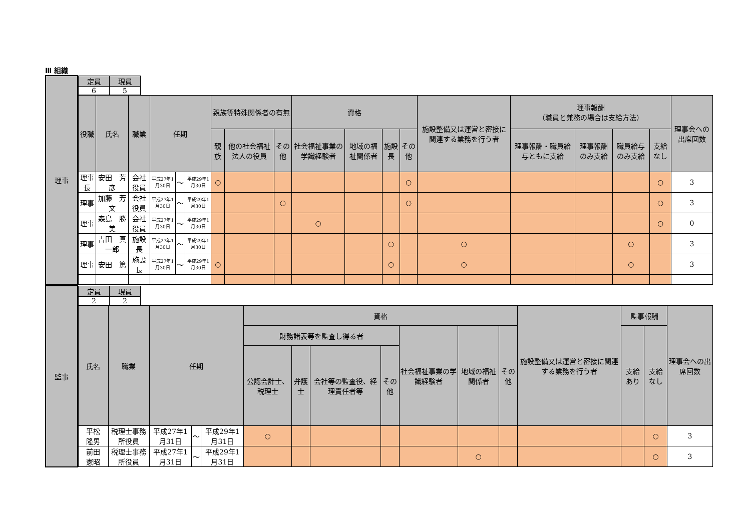Ⅲ 組織
| 理事 | / 定員 / 現員 / / --- / --- / / 6 / 5 / |
| | / 役職 / 氏名 / 職業 / 任期 / / / 親族等特殊関係者の有無 / / / 資格 / / / / 施設整備又は運営と密接に関連する業務を行う者 / 理事報酬 （職員と兼務の場合は支給方法） / / / / 理事会への出席回数 / / --- / --- / --- / --- / --- / --- / --- / --- / --- / --- / --- / --- / --- / --- / --- / --- / --- / --- / --- / / / / / / / / 親族 / 他の社会福祉法人の役員 / その他 / 社会福祉事業の学識経験者 / 地域の福祉関係者 / 施設長 / その他 / / 理事報酬・職員給与ともに支給 / 理事報酬のみ支給 / 職員給与のみ支給 / 支給なし / / / 理事長 / 安田 芳彦 / 会社役員 / 平成27年1月30日 / ～ / 平成29年1月30日 / ○ / / / / / / ○ / / / / / ○ / 3 / / 理事 / 加藤 芳文 / 会社役員 / 平成27年1月30日 / ～ / 平成29年1月30日 / / / ○ / / / / ○ / / / / / ○ / 3 / / 理事 / 森島 勝美 / 会社役員 / 平成27年1月30日 / ～ / 平成29年1月30日 / / / / ○ / / / / / / / / ○ / 0 / / 理事 / 吉田 真一郎 / 施設長 / 平成27年1月30日 / ～ / 平成29年1月30日 / / / / / / ○ / / ○ / / / ○ / / 3 / / 理事 / 安田 篤 / 施設長 / 平成27年1月30日 / ～ / 平成29年1月30日 / ○ / / / / / ○ / / ○ / / / ○ / / 3 / |
| 監事 | / 定員 / 現員 / / --- / --- / / 2 / 2 / |
| | / 氏名 / 職業 / 任期 / / / 資格 / / / / / / / 施設整備又は運営と密接に関連する業務を行う者 / 監事報酬 / / 理事会への出席回数 / / --- / --- / --- / --- / --- / --- / --- / --- / --- / --- / --- / --- / --- / --- / --- / --- / / / / / / / 財務諸表等を監査し得る者 / / / / 社会福祉事業の学識経験者 / 地域の福祉関係者 / その他 / / 支給あり / 支給なし / / / / / / / / 公認会計士、税理士 / 弁護士 / 会社等の監査役、経理責任者等 / その他 / / / / / / / / / 平松 隆男 / 税理士事務所役員 / 平成27年1月31日 / ～ / 平成29年1月31日 / ○ / / / / / / / / / ○ / 3 / / 前田 憲昭 / 税理士事務所役員 / 平成27年1月31日 / ～ / 平成29年1月31日 / / / / / / ○ / / / / ○ / 3 / |